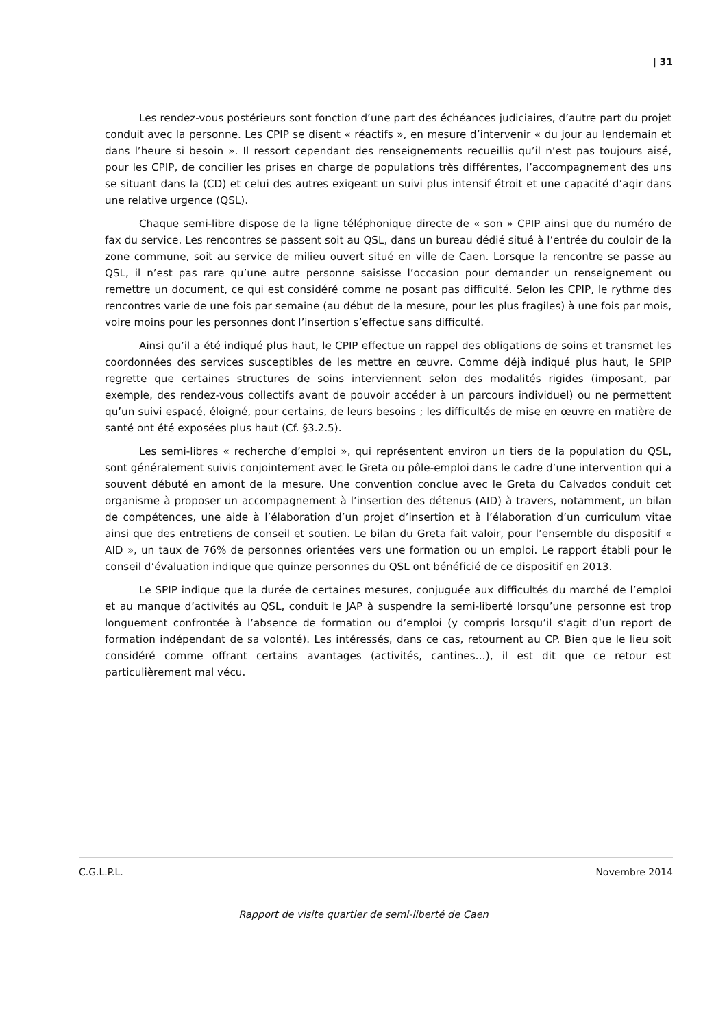| 31
Les rendez-vous postérieurs sont fonction d’une part des échéances judiciaires, d’autre part du projet conduit avec la personne. Les CPIP se disent « réactifs », en mesure d’intervenir « du jour au lendemain et dans l’heure si besoin ». Il ressort cependant des renseignements recueillis qu’il n’est pas toujours aisé, pour les CPIP, de concilier les prises en charge de populations très différentes, l’accompagnement des uns se situant dans la (CD) et celui des autres exigeant un suivi plus intensif étroit et une capacité d’agir dans une relative urgence (QSL).
Chaque semi-libre dispose de la ligne téléphonique directe de « son » CPIP ainsi que du numéro de fax du service. Les rencontres se passent soit au QSL, dans un bureau dédié situé à l’entrée du couloir de la zone commune, soit au service de milieu ouvert situé en ville de Caen. Lorsque la rencontre se passe au QSL, il n’est pas rare qu’une autre personne saisisse l’occasion pour demander un renseignement ou remettre un document, ce qui est considéré comme ne posant pas difficulté. Selon les CPIP, le rythme des rencontres varie de une fois par semaine (au début de la mesure, pour les plus fragiles) à une fois par mois, voire moins pour les personnes dont l’insertion s’effectue sans difficulté.
Ainsi qu’il a été indiqué plus haut, le CPIP effectue un rappel des obligations de soins et transmet les coordonnées des services susceptibles de les mettre en œuvre. Comme déjà indiqué plus haut, le SPIP regrette que certaines structures de soins interviennent selon des modalités rigides (imposant, par exemple, des rendez-vous collectifs avant de pouvoir accéder à un parcours individuel) ou ne permettent qu’un suivi espacé, éloigné, pour certains, de leurs besoins ; les difficultés de mise en œuvre en matière de santé ont été exposées plus haut (Cf. §3.2.5).
Les semi-libres « recherche d’emploi », qui représentent environ un tiers de la population du QSL, sont généralement suivis conjointement avec le Greta ou pôle-emploi dans le cadre d’une intervention qui a souvent débuté en amont de la mesure. Une convention conclue avec le Greta du Calvados conduit cet organisme à proposer un accompagnement à l’insertion des détenus (AID) à travers, notamment, un bilan de compétences, une aide à l’élaboration d’un projet d’insertion et à l’élaboration d’un curriculum vitae ainsi que des entretiens de conseil et soutien. Le bilan du Greta fait valoir, pour l’ensemble du dispositif « AID », un taux de 76% de personnes orientées vers une formation ou un emploi. Le rapport établi pour le conseil d’évaluation indique que quinze personnes du QSL ont bénéficié de ce dispositif en 2013.
Le SPIP indique que la durée de certaines mesures, conjuguée aux difficultés du marché de l’emploi et au manque d’activités au QSL, conduit le JAP à suspendre la semi-liberté lorsqu’une personne est trop longuement confrontée à l’absence de formation ou d’emploi (y compris lorsqu’il s’agit d’un report de formation indépendant de sa volonté). Les intéressés, dans ce cas, retournent au CP. Bien que le lieu soit considéré comme offrant certains avantages (activités, cantines…), il est dit que ce retour est particulièrement mal vécu.
C.G.L.P.L. Novembre 2014
Rapport de visite quartier de semi-liberté de Caen